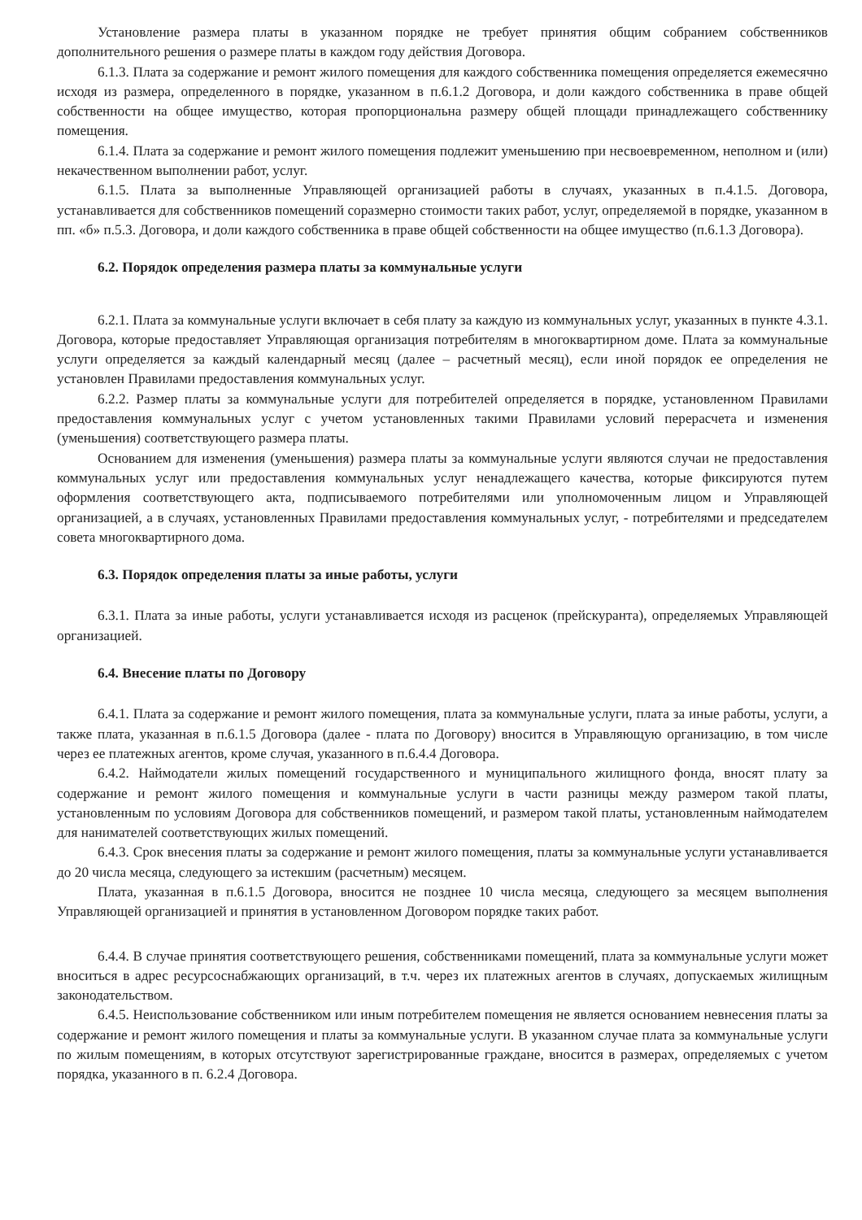Установление размера платы в указанном порядке не требует принятия общим собранием собственников дополнительного решения о размере платы в каждом году действия Договора.
6.1.3. Плата за содержание и ремонт жилого помещения для каждого собственника помещения определяется ежемесячно исходя из размера, определенного в порядке, указанном в п.6.1.2 Договора, и доли каждого собственника в праве общей собственности на общее имущество, которая пропорциональна размеру общей площади принадлежащего собственнику помещения.
6.1.4. Плата за содержание и ремонт жилого помещения подлежит уменьшению при несвоевременном, неполном и (или) некачественном выполнении работ, услуг.
6.1.5. Плата за выполненные Управляющей организацией работы в случаях, указанных в п.4.1.5. Договора, устанавливается для собственников помещений соразмерно стоимости таких работ, услуг, определяемой в порядке, указанном в пп. «б» п.5.3. Договора, и доли каждого собственника в праве общей собственности на общее имущество (п.6.1.3 Договора).
6.2. Порядок определения размера платы за коммунальные услуги
6.2.1. Плата за коммунальные услуги включает в себя плату за каждую из коммунальных услуг, указанных в пункте 4.3.1. Договора, которые предоставляет Управляющая организация потребителям в многоквартирном доме. Плата за коммунальные услуги определяется за каждый календарный месяц (далее – расчетный месяц), если иной порядок ее определения не установлен Правилами предоставления коммунальных услуг.
6.2.2. Размер платы за коммунальные услуги для потребителей определяется в порядке, установленном Правилами предоставления коммунальных услуг с учетом установленных такими Правилами условий перерасчета и изменения (уменьшения) соответствующего размера платы.
Основанием для изменения (уменьшения) размера платы за коммунальные услуги являются случаи не предоставления коммунальных услуг или предоставления коммунальных услуг ненадлежащего качества, которые фиксируются путем оформления соответствующего акта, подписываемого потребителями или уполномоченным лицом и Управляющей организацией, а в случаях, установленных Правилами предоставления коммунальных услуг, - потребителями и председателем совета многоквартирного дома.
6.3. Порядок определения платы за иные работы, услуги
6.3.1. Плата за иные работы, услуги устанавливается исходя из расценок (прейскуранта), определяемых Управляющей организацией.
6.4. Внесение платы по Договору
6.4.1. Плата за содержание и ремонт жилого помещения, плата за коммунальные услуги, плата за иные работы, услуги, а также плата, указанная в п.6.1.5 Договора (далее - плата по Договору) вносится в Управляющую организацию, в том числе через ее платежных агентов, кроме случая, указанного в п.6.4.4 Договора.
6.4.2. Наймодатели жилых помещений государственного и муниципального жилищного фонда, вносят плату за содержание и ремонт жилого помещения и коммунальные услуги в части разницы между размером такой платы, установленным по условиям Договора для собственников помещений, и размером такой платы, установленным наймодателем для нанимателей соответствующих жилых помещений.
6.4.3. Срок внесения платы за содержание и ремонт жилого помещения, платы за коммунальные услуги устанавливается до 20 числа месяца, следующего за истекшим (расчетным) месяцем.
Плата, указанная в п.6.1.5 Договора, вносится не позднее 10 числа месяца, следующего за месяцем выполнения Управляющей организацией и принятия в установленном Договором порядке таких работ.
6.4.4. В случае принятия соответствующего решения, собственниками помещений, плата за коммунальные услуги может вноситься в адрес ресурсоснабжающих организаций, в т.ч. через их платежных агентов в случаях, допускаемых жилищным законодательством.
6.4.5. Неиспользование собственником или иным потребителем помещения не является основанием невнесения платы за содержание и ремонт жилого помещения и платы за коммунальные услуги. В указанном случае плата за коммунальные услуги по жилым помещениям, в которых отсутствуют зарегистрированные граждане, вносится в размерах, определяемых с учетом порядка, указанного в п. 6.2.4 Договора.